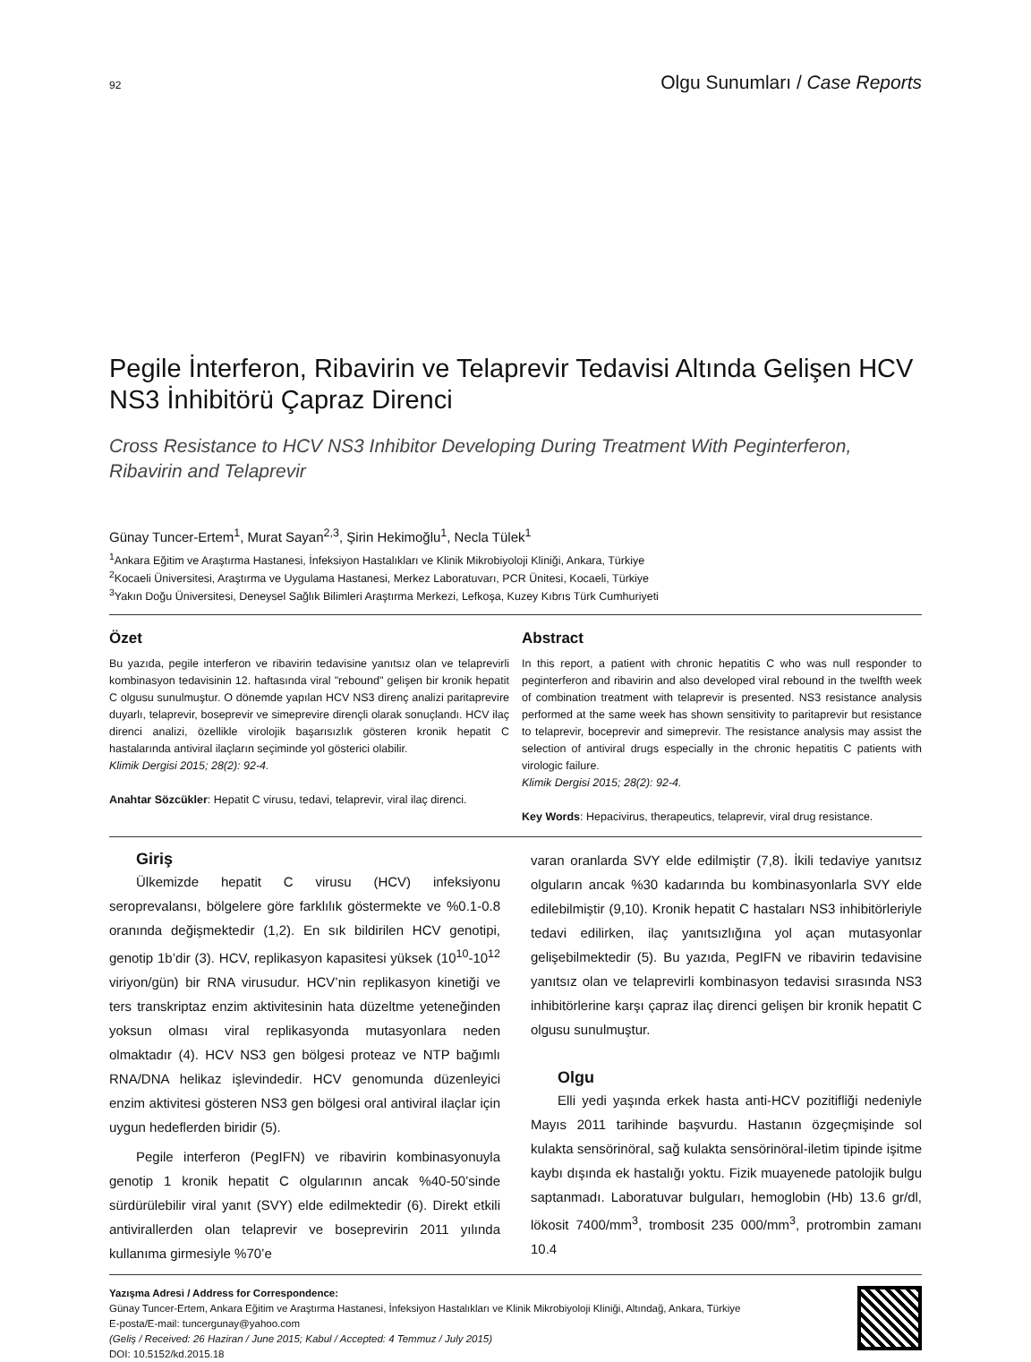92 Olgu Sunumları / Case Reports
Pegile İnterferon, Ribavirin ve Telaprevir Tedavisi Altında Gelişen HCV NS3 İnhibitörü Çapraz Direnci
Cross Resistance to HCV NS3 Inhibitor Developing During Treatment With Peginterferon, Ribavirin and Telaprevir
Günay Tuncer-Ertem<sup>1</sup>, Murat Sayan<sup>2,3</sup>, Şirin Hekimoğlu<sup>1</sup>, Necla Tülek<sup>1</sup>
<sup>1</sup> Ankara Eğitim ve Araştırma Hastanesi, İnfeksiyon Hastalıkları ve Klinik Mikrobiyoloji Kliniği, Ankara, Türkiye
<sup>2</sup> Kocaeli Üniversitesi, Araştırma ve Uygulama Hastanesi, Merkez Laboratuvarı, PCR Ünitesi, Kocaeli, Türkiye
<sup>3</sup> Yakın Doğu Üniversitesi, Deneysel Sağlık Bilimleri Araştırma Merkezi, Lefkoşa, Kuzey Kıbrıs Türk Cumhuriyeti
Özet
Bu yazıda, pegile interferon ve ribavirin tedavisine yanıtsız olan ve telaprevirli kombinasyon tedavisinin 12. haftasında viral "rebound" gelişen bir kronik hepatit C olgusu sunulmuştur. O dönemde yapılan HCV NS3 direnç analizi paritaprevire duyarlı, telaprevir, boseprevir ve simeprevire dirençli olarak sonuçlandı. HCV ilaç direnci analizi, özellikle virolojik başarısızlık gösteren kronik hepatit C hastalarında antiviral ilaçların seçiminde yol gösterici olabilir.
Klimik Dergisi 2015; 28(2): 92-4.
Anahtar Sözcükler: Hepatit C virusu, tedavi, telaprevir, viral ilaç direnci.
Abstract
In this report, a patient with chronic hepatitis C who was null responder to peginterferon and ribavirin and also developed viral rebound in the twelfth week of combination treatment with telaprevir is presented. NS3 resistance analysis performed at the same week has shown sensitivity to paritaprevir but resistance to telaprevir, boceprevir and simeprevir. The resistance analysis may assist the selection of antiviral drugs especially in the chronic hepatitis C patients with virologic failure.
Klimik Dergisi 2015; 28(2): 92-4.
Key Words: Hepacivirus, therapeutics, telaprevir, viral drug resistance.
Giriş
Ülkemizde hepatit C virusu (HCV) infeksiyonu seroprevalansı, bölgelere göre farklılık göstermekte ve %0.1-0.8 oranında değişmektedir (1,2). En sık bildirilen HCV genotipi, genotip 1b’dir (3). HCV, replikasyon kapasitesi yüksek (10<sup>10</sup>-10<sup>12</sup> viriyon/gün) bir RNA virusudur. HCV’nin replikasyon kinetiği ve ters transkriptaz enzim aktivitesinin hata düzeltme yeteneğinden yoksun olması viral replikasyonda mutasyonlara neden olmaktadır (4). HCV NS3 gen bölgesi proteaz ve NTP bağımlı RNA/DNA helikaz işlevindedir. HCV genomunda düzenleyici enzim aktivitesi gösteren NS3 gen bölgesi oral antiviral ilaçlar için uygun hedeflerden biridir (5).
Pegile interferon (PegIFN) ve ribavirin kombinasyonuyla genotip 1 kronik hepatit C olgularının ancak %40-50’sinde sürdürülebilir viral yanıt (SVY) elde edilmektedir (6). Direkt etkili antivirallerden olan telaprevir ve boseprevirin 2011 yılında kullanıma girmesiyle %70’e
varan oranlarda SVY elde edilmiştir (7,8). İkili tedaviye yanıtsız olguların ancak %30 kadarında bu kombinasyonlarla SVY elde edilebilmiştir (9,10). Kronik hepatit C hastaları NS3 inhibitörleriyle tedavi edilirken, ilaç yanıtsızlığına yol açan mutasyonlar gelişebilmektedir (5). Bu yazıda, PegIFN ve ribavirin tedavisine yanıtsız olan ve telaprevirli kombinasyon tedavisi sırasında NS3 inhibitörlerine karşı çapraz ilaç direnci gelişen bir kronik hepatit C olgusu sunulmuştur.
Olgu
Elli yedi yaşında erkek hasta anti-HCV pozitifliği nedeniyle Mayıs 2011 tarihinde başvurdu. Hastanın özgeçmişinde sol kulakta sensörinöral, sağ kulakta sensörinöral-iletim tipinde işitme kaybı dışında ek hastalığı yoktu. Fizik muayenede patolojik bulgu saptanmadı. Laboratuvar bulguları, hemoglobin (Hb) 13.6 gr/dl, lökosit 7400/mm<sup>3</sup>, trombosit 235 000/mm<sup>3</sup>, protrombin zamanı 10.4
Yazışma Adresi / Address for Correspondence:
Günay Tuncer-Ertem, Ankara Eğitim ve Araştırma Hastanesi, İnfeksiyon Hastalıkları ve Klinik Mikrobiyoloji Kliniği, Altındağ, Ankara, Türkiye
E-posta/E-mail: tuncergunay@yahoo.com
(Geliş / Received: 26 Haziran / June 2015; Kabul / Accepted: 4 Temmuz / July 2015)
DOI: 10.5152/kd.2015.18